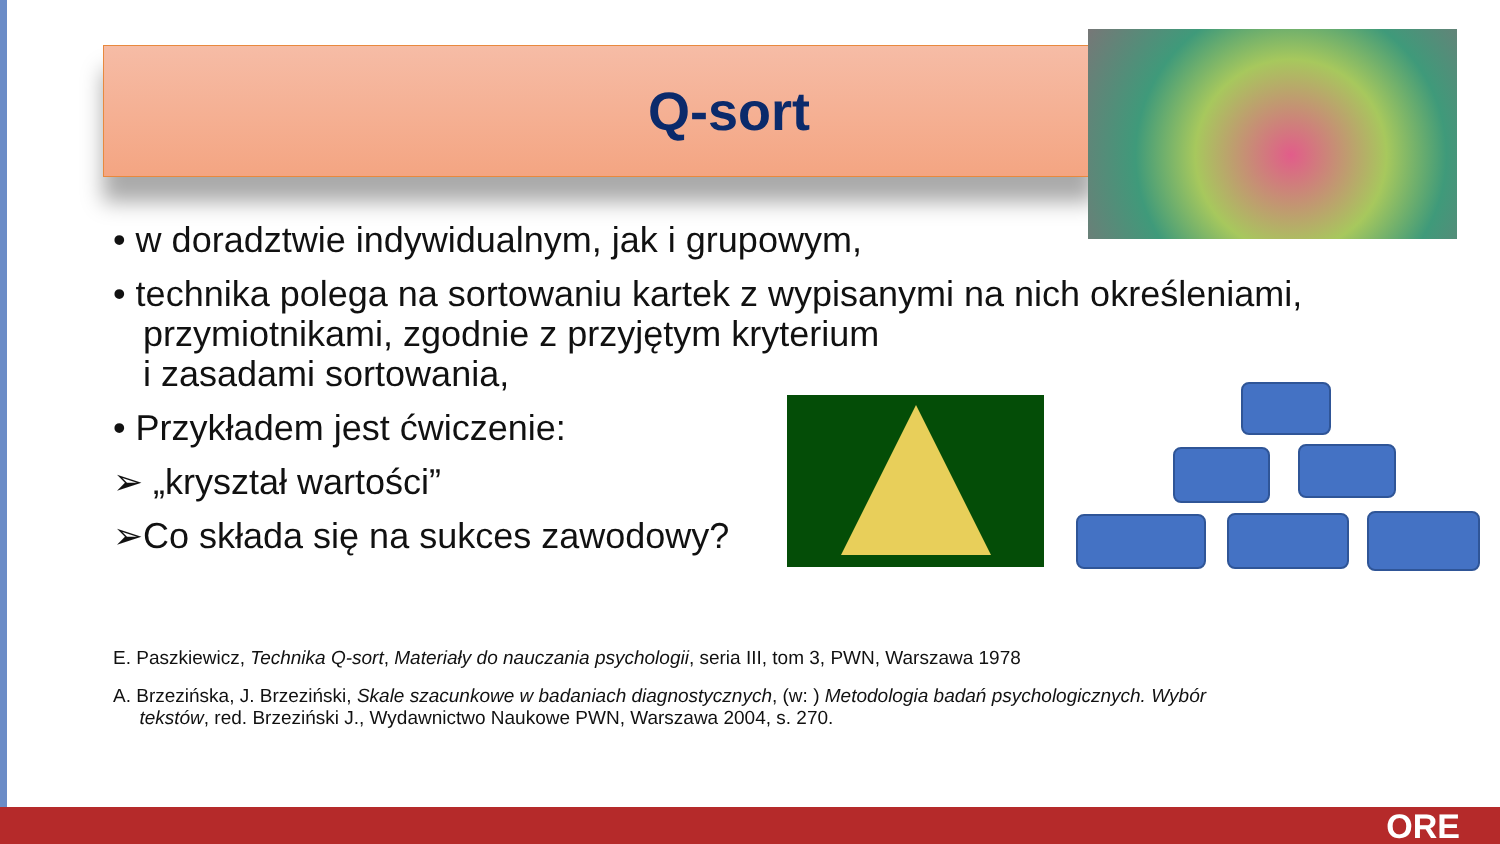Q-sort
• w doradztwie indywidualnym, jak i grupowym,
• technika polega na sortowaniu kartek z wypisanymi na nich określeniami,
przymiotnikami, zgodnie z przyjętym kryterium
i zasadami sortowania,
• Przykładem jest ćwiczenie:
➢ „kryształ wartości”
➢Co składa się na sukces zawodowy?
E. Paszkiewicz, Technika Q-sort, Materiały do nauczania psychologii, seria III, tom 3, PWN, Warszawa 1978
A. Brzezińska, J. Brzeziński, Skale szacunkowe w badaniach diagnostycznych, (w: ) Metodologia badań psychologicznych. Wybór
tekstów, red. Brzeziński J., Wydawnictwo Naukowe PWN, Warszawa 2004, s. 270.
ORE